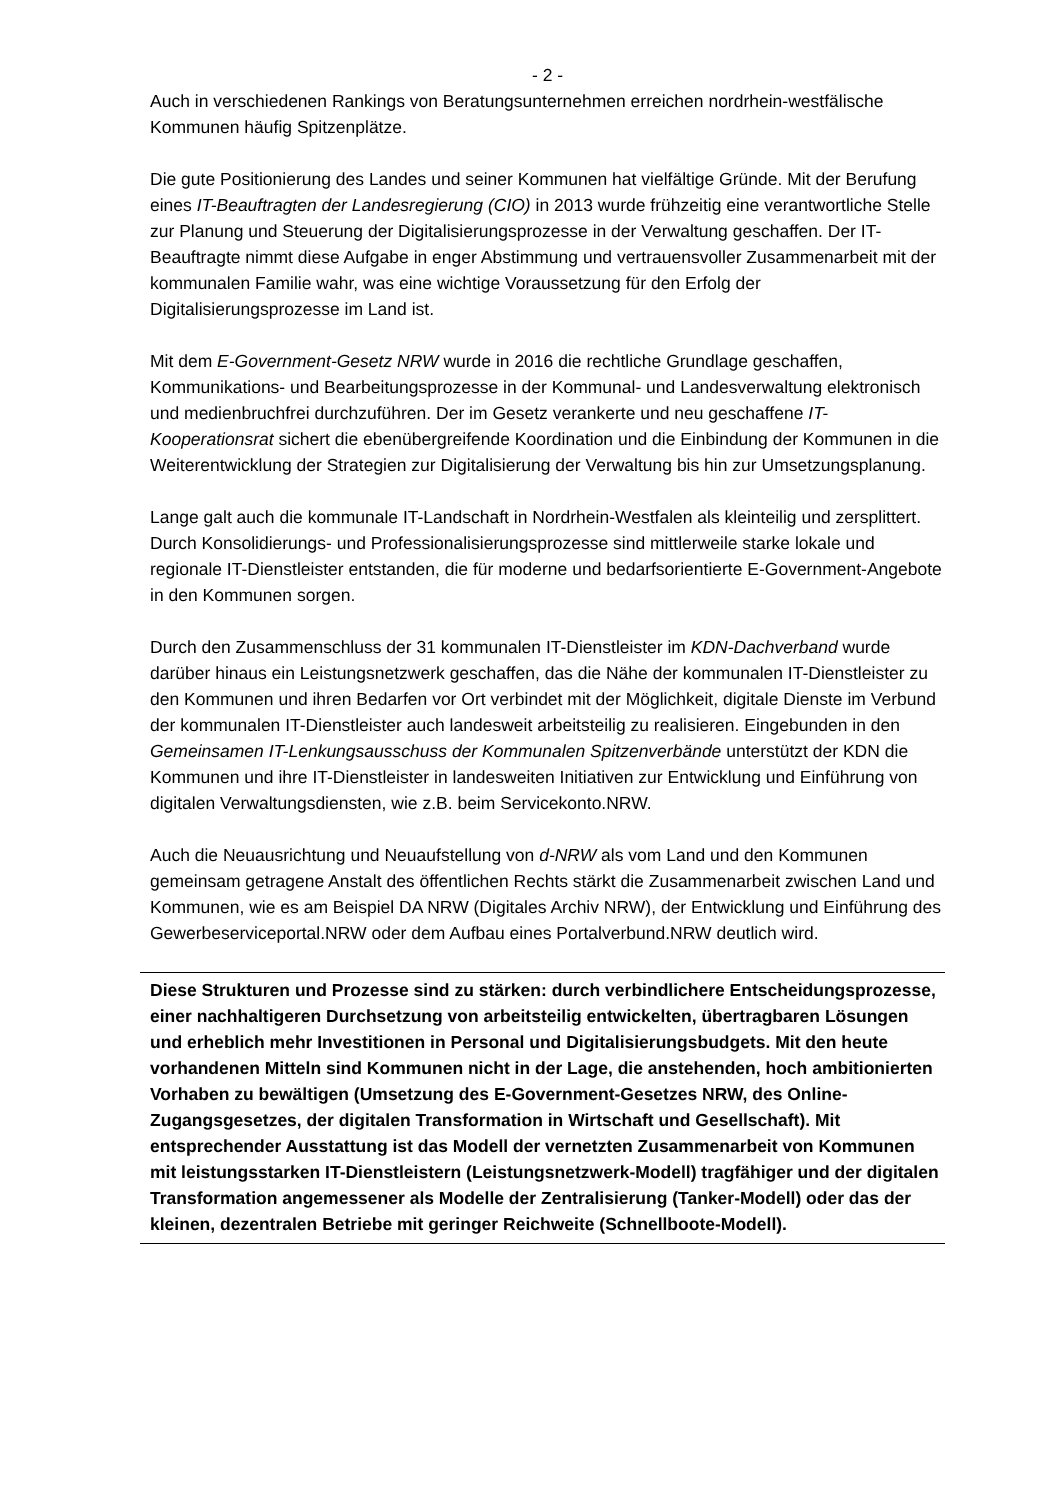- 2 -
Auch in verschiedenen Rankings von Beratungsunternehmen erreichen nordrhein-westfälische Kommunen häufig Spitzenplätze.
Die gute Positionierung des Landes und seiner Kommunen hat vielfältige Gründe. Mit der Berufung eines IT-Beauftragten der Landesregierung (CIO) in 2013 wurde frühzeitig eine verantwortliche Stelle zur Planung und Steuerung der Digitalisierungsprozesse in der Verwaltung geschaffen. Der IT-Beauftragte nimmt diese Aufgabe in enger Abstimmung und vertrauensvoller Zusammenarbeit mit der kommunalen Familie wahr, was eine wichtige Voraussetzung für den Erfolg der Digitalisierungsprozesse im Land ist.
Mit dem E-Government-Gesetz NRW wurde in 2016 die rechtliche Grundlage geschaffen, Kommunikations- und Bearbeitungsprozesse in der Kommunal- und Landesverwaltung elektronisch und medienbruchfrei durchzuführen. Der im Gesetz verankerte und neu geschaffene IT-Kooperationsrat sichert die ebenübergreifende Koordination und die Einbindung der Kommunen in die Weiterentwicklung der Strategien zur Digitalisierung der Verwaltung bis hin zur Umsetzungsplanung.
Lange galt auch die kommunale IT-Landschaft in Nordrhein-Westfalen als kleinteilig und zersplittert. Durch Konsolidierungs- und Professionalisierungsprozesse sind mittlerweile starke lokale und regionale IT-Dienstleister entstanden, die für moderne und bedarfsorientierte E-Government-Angebote in den Kommunen sorgen.
Durch den Zusammenschluss der 31 kommunalen IT-Dienstleister im KDN-Dachverband wurde darüber hinaus ein Leistungsnetzwerk geschaffen, das die Nähe der kommunalen IT-Dienstleister zu den Kommunen und ihren Bedarfen vor Ort verbindet mit der Möglichkeit, digitale Dienste im Verbund der kommunalen IT-Dienstleister auch landesweit arbeitsteilig zu realisieren. Eingebunden in den Gemeinsamen IT-Lenkungsausschuss der Kommunalen Spitzenverbände unterstützt der KDN die Kommunen und ihre IT-Dienstleister in landesweiten Initiativen zur Entwicklung und Einführung von digitalen Verwaltungsdiensten, wie z.B. beim Servicekonto.NRW.
Auch die Neuausrichtung und Neuaufstellung von d-NRW als vom Land und den Kommunen gemeinsam getragene Anstalt des öffentlichen Rechts stärkt die Zusammenarbeit zwischen Land und Kommunen, wie es am Beispiel DA NRW (Digitales Archiv NRW), der Entwicklung und Einführung des Gewerbeserviceportal.NRW oder dem Aufbau eines Portalverbund.NRW deutlich wird.
Diese Strukturen und Prozesse sind zu stärken: durch verbindlichere Entscheidungsprozesse, einer nachhaltigeren Durchsetzung von arbeitsteilig entwickelten, übertragbaren Lösungen und erheblich mehr Investitionen in Personal und Digitalisierungsbudgets. Mit den heute vorhandenen Mitteln sind Kommunen nicht in der Lage, die anstehenden, hoch ambitionierten Vorhaben zu bewältigen (Umsetzung des E-Government-Gesetzes NRW, des Online-Zugangsgesetzes, der digitalen Transformation in Wirtschaft und Gesellschaft). Mit entsprechender Ausstattung ist das Modell der vernetzten Zusammenarbeit von Kommunen mit leistungsstarken IT-Dienstleistern (Leistungsnetzwerk-Modell) tragfähiger und der digitalen Transformation angemessener als Modelle der Zentralisierung (Tanker-Modell) oder das der kleinen, dezentralen Betriebe mit geringer Reichweite (Schnellboote-Modell).